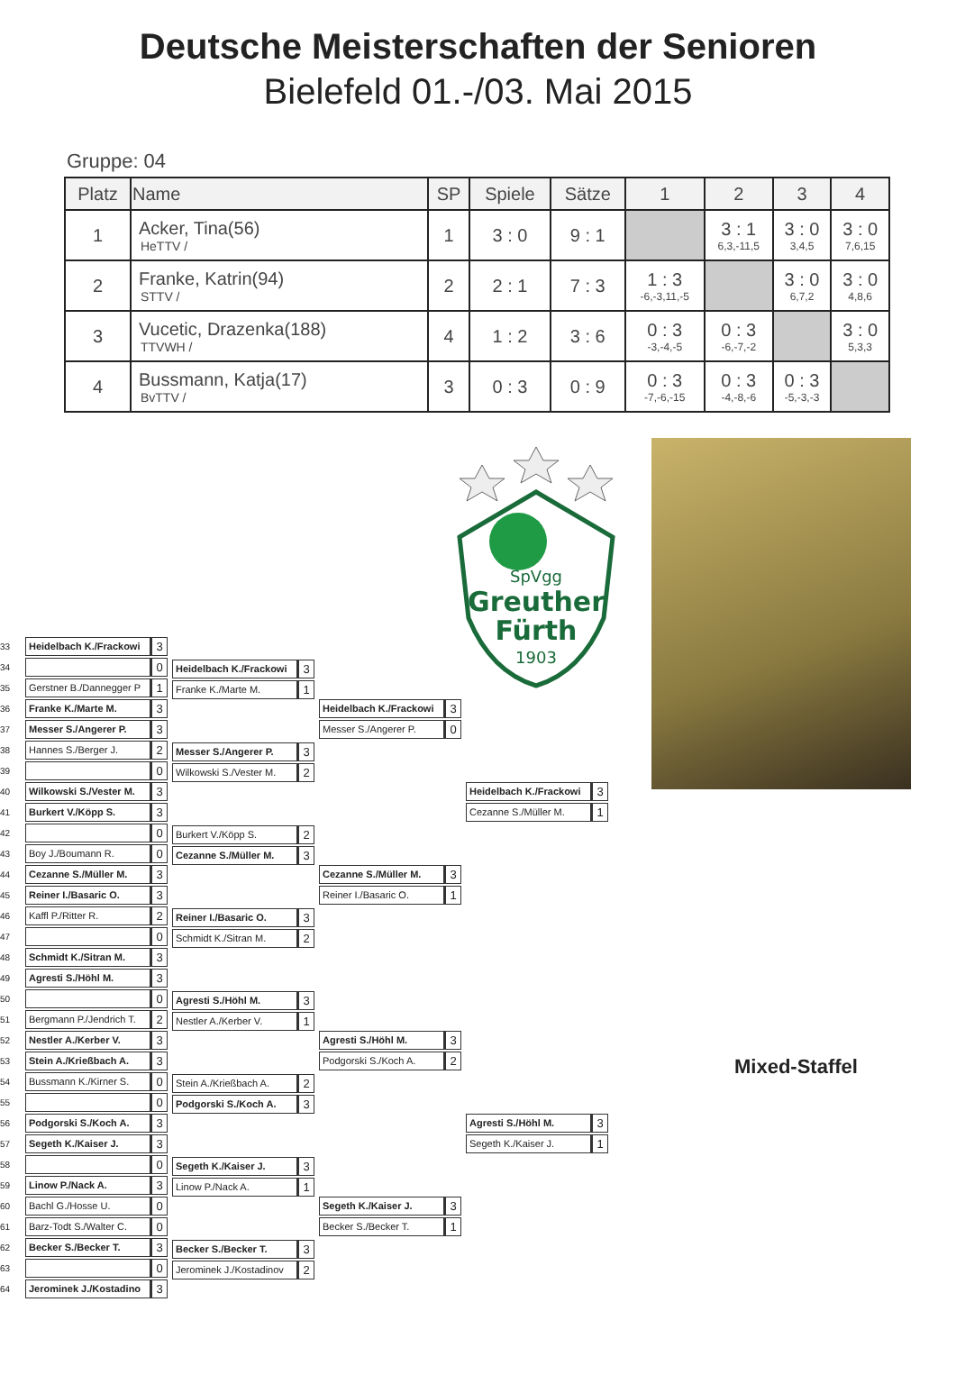Deutsche Meisterschaften der Senioren
Bielefeld 01.-/03. Mai 2015
Gruppe: 04
| Platz | Name | SP | Spiele | Sätze | 1 | 2 | 3 | 4 |
| --- | --- | --- | --- | --- | --- | --- | --- | --- |
| 1 | Acker, Tina(56) HeTTV / | 1 | 3 : 0 | 9 : 1 | | 3 : 1 6,3,-11,5 | 3 : 0 3,4,5 | 3 : 0 7,6,15 |
| 2 | Franke, Katrin(94) STTV / | 2 | 2 : 1 | 7 : 3 | 1 : 3 -6,-3,11,-5 | | 3 : 0 6,7,2 | 3 : 0 4,8,6 |
| 3 | Vucetic, Drazenka(188) TTVWH / | 4 | 1 : 2 | 3 : 6 | 0 : 3 -3,-4,-5 | 0 : 3 -6,-7,-2 | | 3 : 0 5,3,3 |
| 4 | Bussmann, Katja(17) BvTTV / | 3 | 0 : 3 | 0 : 9 | 0 : 3 -7,-6,-15 | 0 : 3 -4,-8,-6 | 0 : 3 -5,-3,-3 | |
SpVgg
Greuther
Fürth
1903
33
34
35
36
37
38
39
40
41
42
43
44
45
46
47
48
49
50
51
52
53
54
55
56
57
58
59
60
61
62
63
64
Heidelbach K./Frackowi 3
0
Gerstner B./Dannegger P 1
Franke K./Marte M. 3
Messer S./Angerer P. 3
Hannes S./Berger J. 2
0
Wilkowski S./Vester M. 3
Burkert V./Köpp S. 3
0
Boy J./Boumann R. 0
Cezanne S./Müller M. 3
Reiner I./Basaric O. 3
Kaffl P./Ritter R. 2
0
Schmidt K./Sitran M. 3
Agresti S./Höhl M. 3
0
Bergmann P./Jendrich T. 2
Nestler A./Kerber V. 3
Stein A./Krießbach A. 3
Bussmann K./Kirner S. 0
0
Podgorski S./Koch A. 3
Segeth K./Kaiser J. 3
0
Linow P./Nack A. 3
Bachl G./Hosse U. 0
Barz-Todt S./Walter C. 0
Becker S./Becker T. 3
0
Jerominek J./Kostadino 3
Heidelbach K./Frackowi 3
Franke K./Marte M. 1
Messer S./Angerer P. 3
Wilkowski S./Vester M. 2
Burkert V./Köpp S. 2
Cezanne S./Müller M. 3
Reiner I./Basaric O. 3
Schmidt K./Sitran M. 2
Agresti S./Höhl M. 3
Nestler A./Kerber V. 1
Stein A./Krießbach A. 2
Podgorski S./Koch A. 3
Segeth K./Kaiser J. 3
Linow P./Nack A. 1
Becker S./Becker T. 3
Jerominek J./Kostadinov 2
Heidelbach K./Frackowi 3
Messer S./Angerer P. 0
Cezanne S./Müller M. 3
Reiner I./Basaric O. 1
Agresti S./Höhl M. 3
Podgorski S./Koch A. 2
Segeth K./Kaiser J. 3
Becker S./Becker T. 1
Heidelbach K./Frackowi 3
Cezanne S./Müller M. 1
Agresti S./Höhl M. 3
Segeth K./Kaiser J. 1
Mixed-Staffel